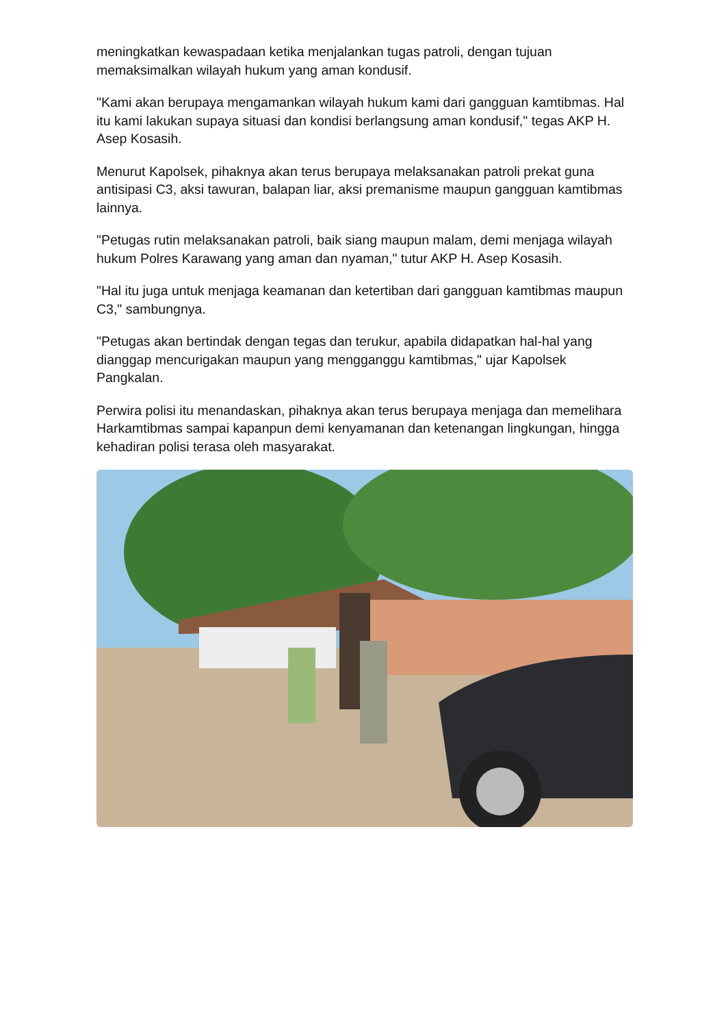meningkatkan kewaspadaan ketika menjalankan tugas patroli, dengan tujuan memaksimalkan wilayah hukum yang aman kondusif.
"Kami akan berupaya mengamankan wilayah hukum kami dari gangguan kamtibmas. Hal itu kami lakukan supaya situasi dan kondisi berlangsung aman kondusif," tegas AKP H. Asep Kosasih.
Menurut Kapolsek, pihaknya akan terus berupaya melaksanakan patroli prekat guna antisipasi C3, aksi tawuran, balapan liar, aksi premanisme maupun gangguan kamtibmas lainnya.
"Petugas rutin melaksanakan patroli, baik siang maupun malam, demi menjaga wilayah hukum Polres Karawang yang aman dan nyaman," tutur AKP H. Asep Kosasih.
"Hal itu juga untuk menjaga keamanan dan ketertiban dari gangguan kamtibmas maupun C3," sambungnya.
"Petugas akan bertindak dengan tegas dan terukur, apabila didapatkan hal-hal yang dianggap mencurigakan maupun yang mengganggu kamtibmas," ujar Kapolsek Pangkalan.
Perwira polisi itu menandaskan, pihaknya akan terus berupaya menjaga dan memelihara Harkamtibmas sampai kapanpun demi kenyamanan dan ketenangan lingkungan, hingga kehadiran polisi terasa oleh masyarakat.